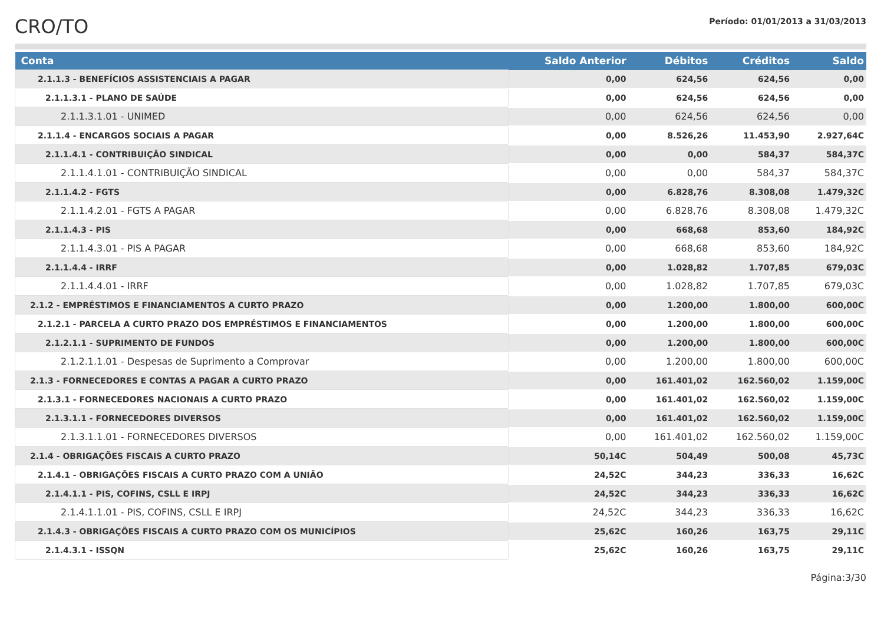CRO/TO
Período: 01/01/2013 a 31/03/2013
| Conta | Saldo Anterior | Débitos | Créditos | Saldo |
| --- | --- | --- | --- | --- |
| 2.1.1.3 - BENEFÍCIOS ASSISTENCIAIS A PAGAR | 0,00 | 624,56 | 624,56 | 0,00 |
| 2.1.1.3.1 - PLANO DE SAÚDE | 0,00 | 624,56 | 624,56 | 0,00 |
| 2.1.1.3.1.01 - UNIMED | 0,00 | 624,56 | 624,56 | 0,00 |
| 2.1.1.4 - ENCARGOS SOCIAIS A PAGAR | 0,00 | 8.526,26 | 11.453,90 | 2.927,64C |
| 2.1.1.4.1 - CONTRIBUIÇÃO SINDICAL | 0,00 | 0,00 | 584,37 | 584,37C |
| 2.1.1.4.1.01 - CONTRIBUIÇÃO SINDICAL | 0,00 | 0,00 | 584,37 | 584,37C |
| 2.1.1.4.2 - FGTS | 0,00 | 6.828,76 | 8.308,08 | 1.479,32C |
| 2.1.1.4.2.01 - FGTS A PAGAR | 0,00 | 6.828,76 | 8.308,08 | 1.479,32C |
| 2.1.1.4.3 - PIS | 0,00 | 668,68 | 853,60 | 184,92C |
| 2.1.1.4.3.01 - PIS A PAGAR | 0,00 | 668,68 | 853,60 | 184,92C |
| 2.1.1.4.4 - IRRF | 0,00 | 1.028,82 | 1.707,85 | 679,03C |
| 2.1.1.4.4.01 - IRRF | 0,00 | 1.028,82 | 1.707,85 | 679,03C |
| 2.1.2 - EMPRÉSTIMOS E FINANCIAMENTOS A CURTO PRAZO | 0,00 | 1.200,00 | 1.800,00 | 600,00C |
| 2.1.2.1 - PARCELA A CURTO PRAZO DOS EMPRÉSTIMOS E FINANCIAMENTOS | 0,00 | 1.200,00 | 1.800,00 | 600,00C |
| 2.1.2.1.1 - SUPRIMENTO DE FUNDOS | 0,00 | 1.200,00 | 1.800,00 | 600,00C |
| 2.1.2.1.1.01 - Despesas de Suprimento a Comprovar | 0,00 | 1.200,00 | 1.800,00 | 600,00C |
| 2.1.3 - FORNECEDORES E CONTAS A PAGAR A CURTO PRAZO | 0,00 | 161.401,02 | 162.560,02 | 1.159,00C |
| 2.1.3.1 - FORNECEDORES NACIONAIS A CURTO PRAZO | 0,00 | 161.401,02 | 162.560,02 | 1.159,00C |
| 2.1.3.1.1 - FORNECEDORES DIVERSOS | 0,00 | 161.401,02 | 162.560,02 | 1.159,00C |
| 2.1.3.1.1.01 - FORNECEDORES DIVERSOS | 0,00 | 161.401,02 | 162.560,02 | 1.159,00C |
| 2.1.4 - OBRIGAÇÕES FISCAIS A CURTO PRAZO | 50,14C | 504,49 | 500,08 | 45,73C |
| 2.1.4.1 - OBRIGAÇÕES FISCAIS A CURTO PRAZO COM A UNIÃO | 24,52C | 344,23 | 336,33 | 16,62C |
| 2.1.4.1.1 - PIS, COFINS, CSLL E IRPJ | 24,52C | 344,23 | 336,33 | 16,62C |
| 2.1.4.1.1.01 - PIS, COFINS, CSLL E IRPJ | 24,52C | 344,23 | 336,33 | 16,62C |
| 2.1.4.3 - OBRIGAÇÕES FISCAIS A CURTO PRAZO COM OS MUNICÍPIOS | 25,62C | 160,26 | 163,75 | 29,11C |
| 2.1.4.3.1 - ISSQN | 25,62C | 160,26 | 163,75 | 29,11C |
Página:3/30